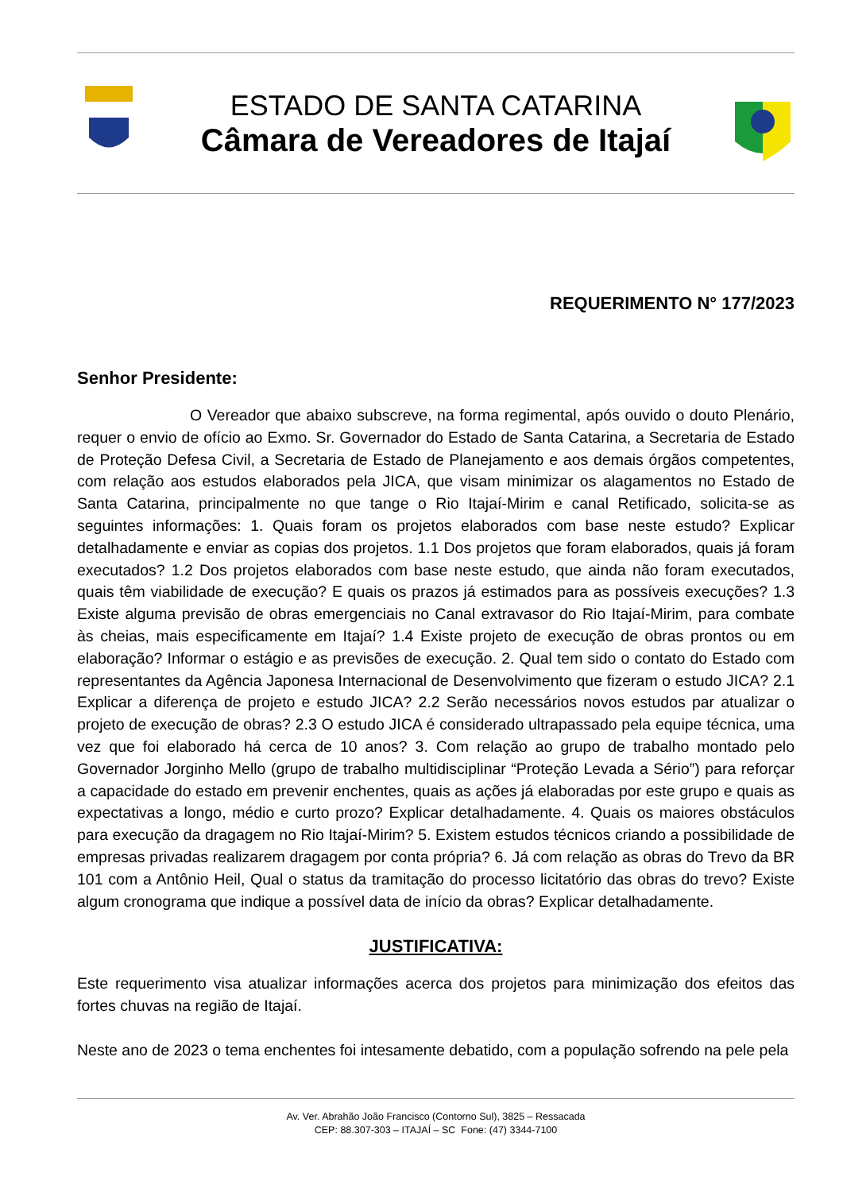ESTADO DE SANTA CATARINA
Câmara de Vereadores de Itajaí
REQUERIMENTO N° 177/2023
Senhor Presidente:
O Vereador que abaixo subscreve, na forma regimental, após ouvido o douto Plenário, requer o envio de ofício ao Exmo. Sr. Governador do Estado de Santa Catarina, a Secretaria de Estado de Proteção Defesa Civil, a Secretaria de Estado de Planejamento e aos demais órgãos competentes, com relação aos estudos elaborados pela JICA, que visam minimizar os alagamentos no Estado de Santa Catarina, principalmente no que tange o Rio Itajaí-Mirim e canal Retificado, solicita-se as seguintes informações: 1. Quais foram os projetos elaborados com base neste estudo? Explicar detalhadamente e enviar as copias dos projetos. 1.1 Dos projetos que foram elaborados, quais já foram executados? 1.2 Dos projetos elaborados com base neste estudo, que ainda não foram executados, quais têm viabilidade de execução? E quais os prazos já estimados para as possíveis execuções? 1.3 Existe alguma previsão de obras emergenciais no Canal extravasor do Rio Itajaí-Mirim, para combate às cheias, mais especificamente em Itajaí? 1.4 Existe projeto de execução de obras prontos ou em elaboração? Informar o estágio e as previsões de execução. 2. Qual tem sido o contato do Estado com representantes da Agência Japonesa Internacional de Desenvolvimento que fizeram o estudo JICA? 2.1 Explicar a diferença de projeto e estudo JICA? 2.2 Serão necessários novos estudos par atualizar o projeto de execução de obras? 2.3 O estudo JICA é considerado ultrapassado pela equipe técnica, uma vez que foi elaborado há cerca de 10 anos? 3. Com relação ao grupo de trabalho montado pelo Governador Jorginho Mello (grupo de trabalho multidisciplinar “Proteção Levada a Sério”) para reforçar a capacidade do estado em prevenir enchentes, quais as ações já elaboradas por este grupo e quais as expectativas a longo, médio e curto prozo? Explicar detalhadamente. 4. Quais os maiores obstáculos para execução da dragagem no Rio Itajaí-Mirim? 5. Existem estudos técnicos criando a possibilidade de empresas privadas realizarem dragagem por conta própria? 6. Já com relação as obras do Trevo da BR 101 com a Antônio Heil, Qual o status da tramitação do processo licitatório das obras do trevo? Existe algum cronograma que indique a possível data de início da obras? Explicar detalhadamente.
JUSTIFICATIVA:
Este requerimento visa atualizar informações acerca dos projetos para minimização dos efeitos das fortes chuvas na região de Itajaí.
Neste ano de 2023 o tema enchentes foi intesamente debatido, com a população sofrendo na pele pela
Av. Ver. Abrahão João Francisco (Contorno Sul), 3825 – Ressacada
CEP: 88.307-303 – ITAJAÍ – SC Fone: (47) 3344-7100